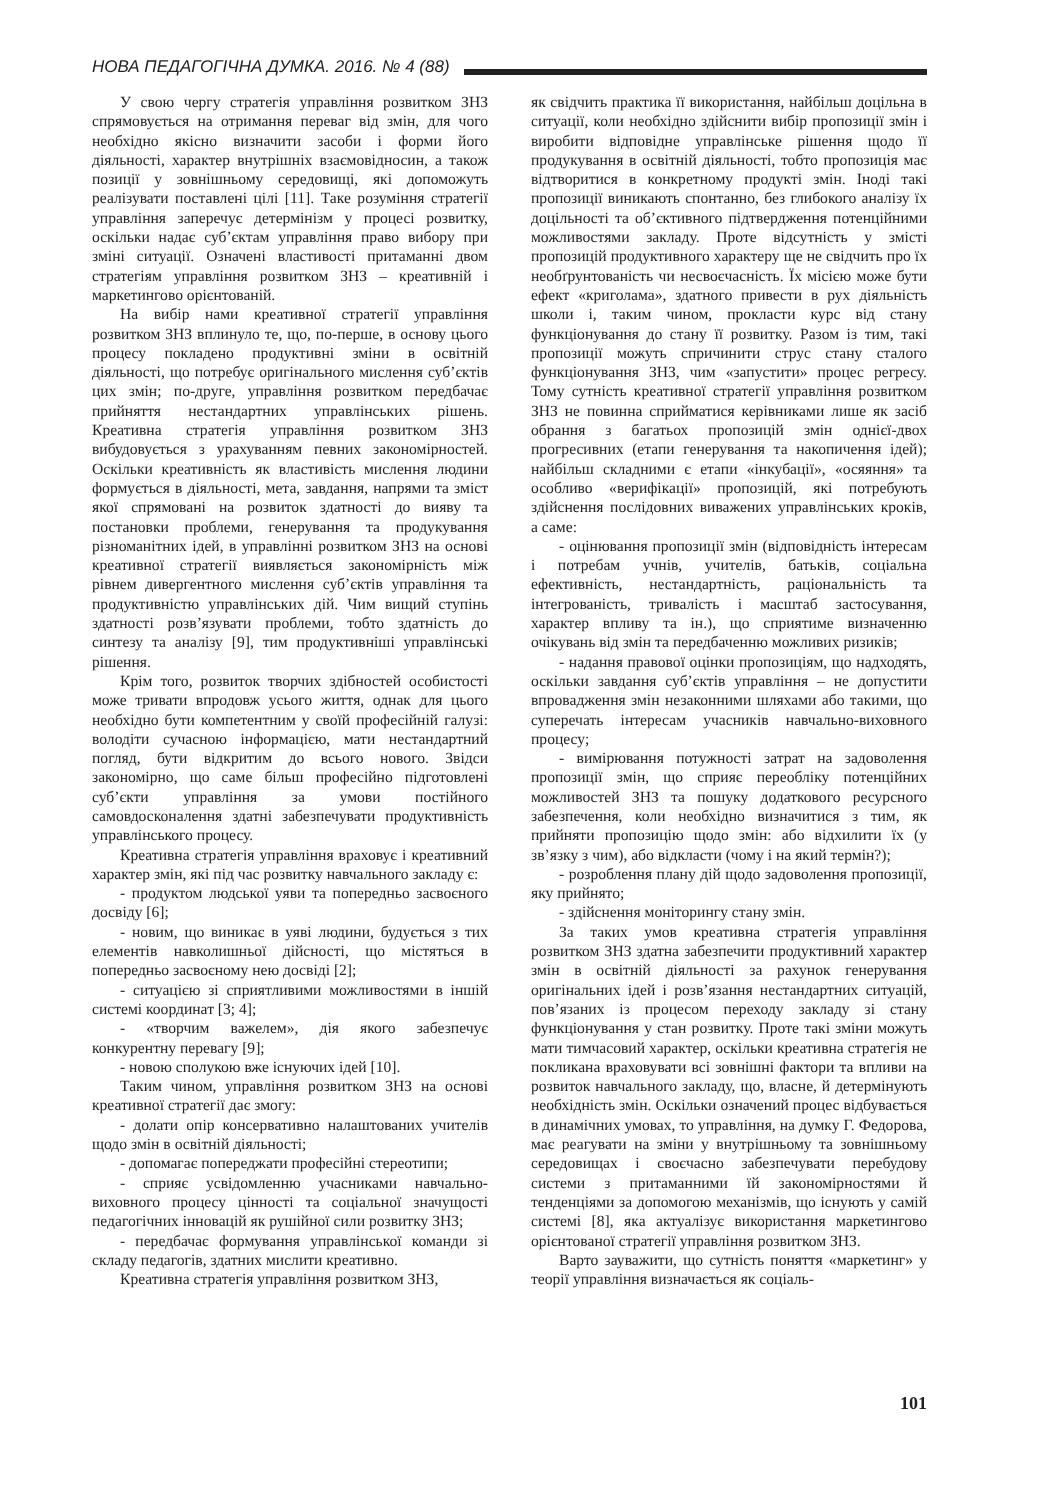НОВА ПЕДАГОГІЧНА ДУМКА. 2016. № 4 (88)
У свою чергу стратегія управління розвитком ЗНЗ спрямовується на отримання переваг від змін, для чого необхідно якісно визначити засоби і форми його діяльності, характер внутрішніх взаємовідносин, а також позиції у зовнішньому середовищі, які допоможуть реалізувати поставлені цілі [11]. Таке розуміння стратегії управління заперечує детермінізм у процесі розвитку, оскільки надає суб’єктам управління право вибору при зміні ситуації. Означені властивості притаманні двом стратегіям управління розвитком ЗНЗ – креативній і маркетингово орієнтованій.
На вибір нами креативної стратегії управління розвитком ЗНЗ вплинуло те, що, по-перше, в основу цього процесу покладено продуктивні зміни в освітній діяльності, що потребує оригінального мислення суб’єктів цих змін; по-друге, управління розвитком передбачає прийняття нестандартних управлінських рішень. Креативна стратегія управління розвитком ЗНЗ вибудовується з урахуванням певних закономірностей. Оскільки креативність як властивість мислення людини формується в діяльності, мета, завдання, напрями та зміст якої спрямовані на розвиток здатності до вияву та постановки проблеми, генерування та продукування різноманітних ідей, в управлінні розвитком ЗНЗ на основі креативної стратегії виявляється закономірність між рівнем дивергентного мислення суб’єктів управління та продуктивністю управлінських дій. Чим вищий ступінь здатності розв’язувати проблеми, тобто здатність до синтезу та аналізу [9], тим продуктивніші управлінські рішення.
Крім того, розвиток творчих здібностей особистості може тривати впродовж усього життя, однак для цього необхідно бути компетентним у своїй професійній галузі: володіти сучасною інформацією, мати нестандартний погляд, бути відкритим до всього нового. Звідси закономірно, що саме більш професійно підготовлені суб’єкти управління за умови постійного самовдосконалення здатні забезпечувати продуктивність управлінського процесу.
Креативна стратегія управління враховує і креативний характер змін, які під час розвитку навчального закладу є:
- продуктом людської уяви та попередньо засвоєного досвіду [6];
- новим, що виникає в уяві людини, будується з тих елементів навколишньої дійсності, що містяться в попередньо засвоєному нею досвіді [2];
- ситуацією зі сприятливими можливостями в іншій системі координат [3; 4];
- «творчим важелем», дія якого забезпечує конкурентну перевагу [9];
- новою сполукою вже існуючих ідей [10].
Таким чином, управління розвитком ЗНЗ на основі креативної стратегії дає змогу:
- долати опір консервативно налаштованих учителів щодо змін в освітній діяльності;
- допомагає попереджати професійні стереотипи;
- сприяє усвідомленню учасниками навчально-виховного процесу цінності та соціальної значущості педагогічних інновацій як рушійної сили розвитку ЗНЗ;
- передбачає формування управлінської команди зі складу педагогів, здатних мислити креативно.
Креативна стратегія управління розвитком ЗНЗ,
як свідчить практика її використання, найбільш доцільна в ситуації, коли необхідно здійснити вибір пропозиції змін і виробити відповідне управлінське рішення щодо її продукування в освітній діяльності, тобто пропозиція має відтворитися в конкретному продукті змін. Іноді такі пропозиції виникають спонтанно, без глибокого аналізу їх доцільності та об’єктивного підтвердження потенційними можливостями закладу. Проте відсутність у змісті пропозицій продуктивного характеру ще не свідчить про їх необґрунтованість чи несвоєчасність. Їх місією може бути ефект «криголама», здатного привести в рух діяльність школи і, таким чином, прокласти курс від стану функціонування до стану її розвитку. Разом із тим, такі пропозиції можуть спричинити струс стану сталого функціонування ЗНЗ, чим «запустити» процес регресу. Тому сутність креативної стратегії управління розвитком ЗНЗ не повинна сприйматися керівниками лише як засіб обрання з багатьох пропозицій змін однієї-двох прогресивних (етапи генерування та накопичення ідей); найбільш складними є етапи «інкубації», «осяяння» та особливо «верифікації» пропозицій, які потребують здійснення послідовних виважених управлінських кроків, а саме:
- оцінювання пропозиції змін (відповідність інтересам і потребам учнів, учителів, батьків, соціальна ефективність, нестандартність, раціональність та інтегрованість, тривалість і масштаб застосування, характер впливу та ін.), що сприятиме визначенню очікувань від змін та передбаченню можливих ризиків;
- надання правової оцінки пропозиціям, що надходять, оскільки завдання суб’єктів управління – не допустити впровадження змін незаконними шляхами або такими, що суперечать інтересам учасників навчально-виховного процесу;
- вимірювання потужності затрат на задоволення пропозиції змін, що сприяє переобліку потенційних можливостей ЗНЗ та пошуку додаткового ресурсного забезпечення, коли необхідно визначитися з тим, як прийняти пропозицію щодо змін: або відхилити їх (у зв’язку з чим), або відкласти (чому і на який термін?);
- розроблення плану дій щодо задоволення пропозиції, яку прийнято;
- здійснення моніторингу стану змін.
За таких умов креативна стратегія управління розвитком ЗНЗ здатна забезпечити продуктивний характер змін в освітній діяльності за рахунок генерування оригінальних ідей і розв’язання нестандартних ситуацій, пов’язаних із процесом переходу закладу зі стану функціонування у стан розвитку. Проте такі зміни можуть мати тимчасовий характер, оскільки креативна стратегія не покликана враховувати всі зовнішні фактори та впливи на розвиток навчального закладу, що, власне, й детермінують необхідність змін. Оскільки означений процес відбувається в динамічних умовах, то управління, на думку Г. Федорова, має реагувати на зміни у внутрішньому та зовнішньому середовищах і своєчасно забезпечувати перебудову системи з притаманними їй закономірностями й тенденціями за допомогою механізмів, що існують у самій системі [8], яка актуалізує використання маркетингово орієнтованої стратегії управління розвитком ЗНЗ.
Варто зауважити, що сутність поняття «маркетинг» у теорії управління визначається як соціаль-
101